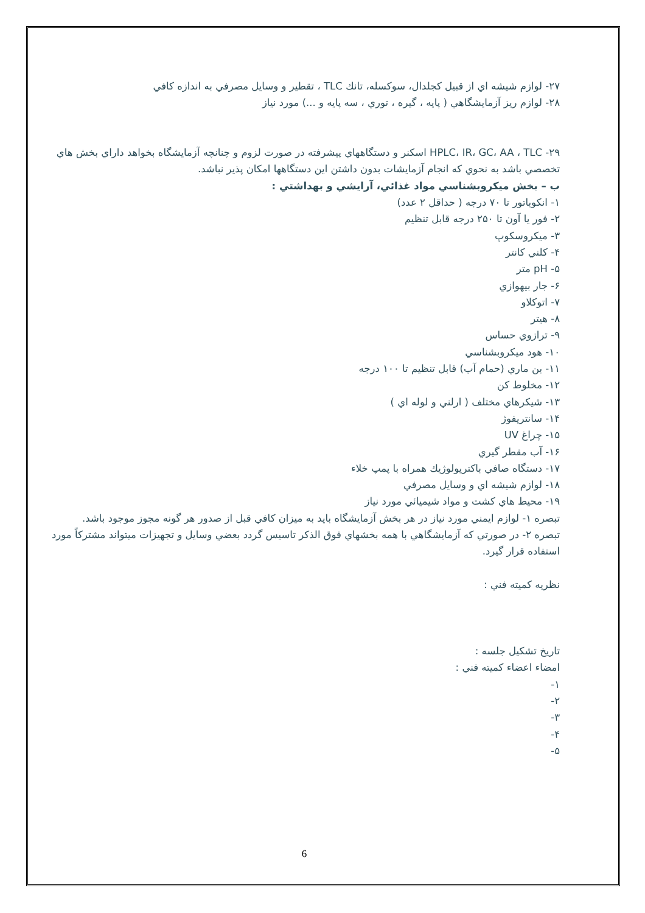۲۷- لوازم شیشه اي از قبیل کجلدال، سوکسله، تانك TLC ، تقطیر و وسایل مصرفي به اندازه کافي
۲۸- لوازم ریز آزمایشگاهي ( پایه ، گیره ، توري ، سه پایه و ...) مورد نیاز
۲۹- HPLC، IR، GC، AA ، TLC اسکنر و دستگاههاي پیشرفته در صورت لزوم و چنانچه آزمایشگاه بخواهد داراي بخش هاي تخصصي باشد به نحوي که انجام آزمایشات بدون داشتن این دستگاهها امکان پذیر نباشد.
ب – بخش میکروبشناسي مواد غذائي، آرایشي و بهداشتي :
۱- انکوباتور تا ۷۰ درجه ( حداقل ۲ عدد)
۲- فور یا آون تا ۲۵۰ درجه قابل تنظیم
۳- میکروسکوپ
۴- کلني کانتر
۵- pH متر
۶- جار بیهوازي
۷- اتوکلاو
۸- هیتر
۹- ترازوي حساس
۱۰- هود میکروبشناسي
۱۱- بن ماري (حمام آب) قابل تنظیم تا ۱۰۰ درجه
۱۲- مخلوط کن
۱۳- شیکرهاي مختلف ( ارلني و لوله اي )
۱۴- سانتریفوژ
۱۵- چراغ UV
۱۶- آب مقطر گیري
۱۷- دستگاه صافي باکتریولوژیك همراه با پمپ خلاء
۱۸- لوازم شیشه اي و وسایل مصرفي
۱۹- محیط هاي کشت و مواد شیمیائي مورد نیاز
تبصره ۱- لوازم ایمني مورد نیاز در هر بخش آزمایشگاه باید به میزان کافي قبل از صدور هر گونه مجوز موجود باشد.
تبصره ۲- در صورتي که آزمایشگاهي با همه بخشهاي فوق الذکر تاسیس گردد بعضي وسایل و تجهیزات میتواند مشترکاً مورد استفاده قرار گیرد.
نظریه کمیته فني :
تاریخ تشکیل جلسه :
امضاء اعضاء کمیته فني :
۱-
۲-
۳-
۴-
۵-
6